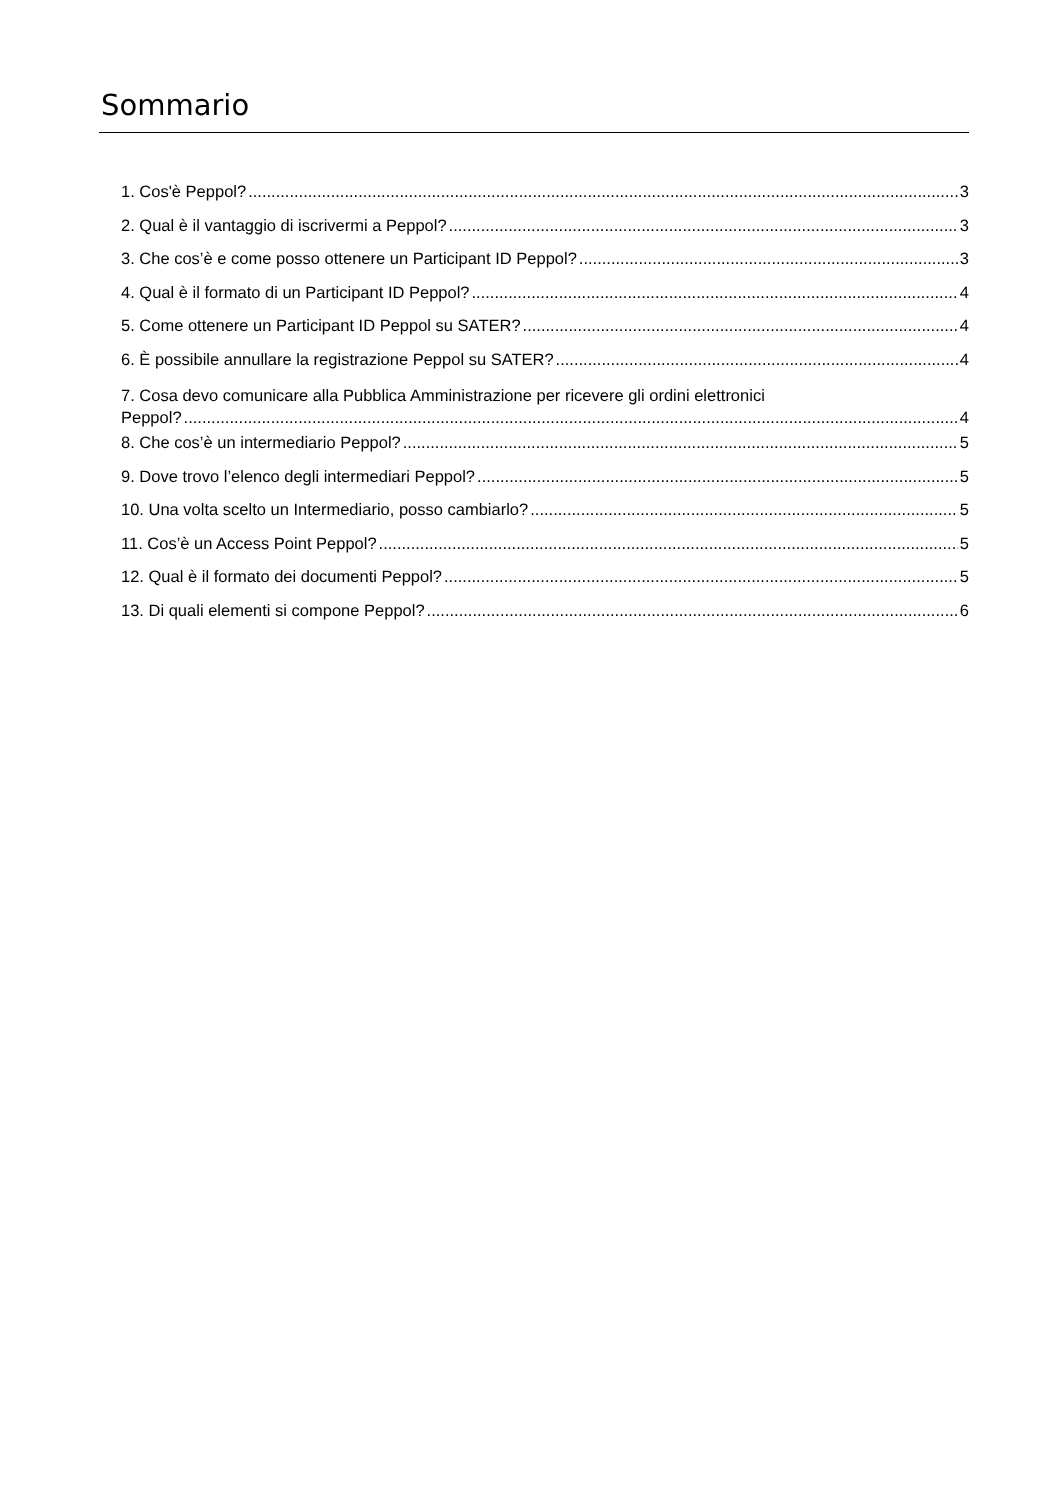Sommario
1. Cos'è Peppol? 3
2. Qual è il vantaggio di iscrivermi a Peppol? 3
3. Che cos’è e come posso ottenere un Participant ID Peppol? 3
4. Qual è il formato di un Participant ID Peppol? 4
5. Come ottenere un Participant ID Peppol su SATER? 4
6. È possibile annullare la registrazione Peppol su SATER? 4
7. Cosa devo comunicare alla Pubblica Amministrazione per ricevere gli ordini elettronici
Peppol?....................................................................................................................................................................... 4
8. Che cos’è un intermediario Peppol? 5
9. Dove trovo l’elenco degli intermediari Peppol? 5
10. Una volta scelto un Intermediario, posso cambiarlo? 5
11. Cos’è un Access Point Peppol? 5
12. Qual è il formato dei documenti Peppol? 5
13. Di quali elementi si compone Peppol? 6